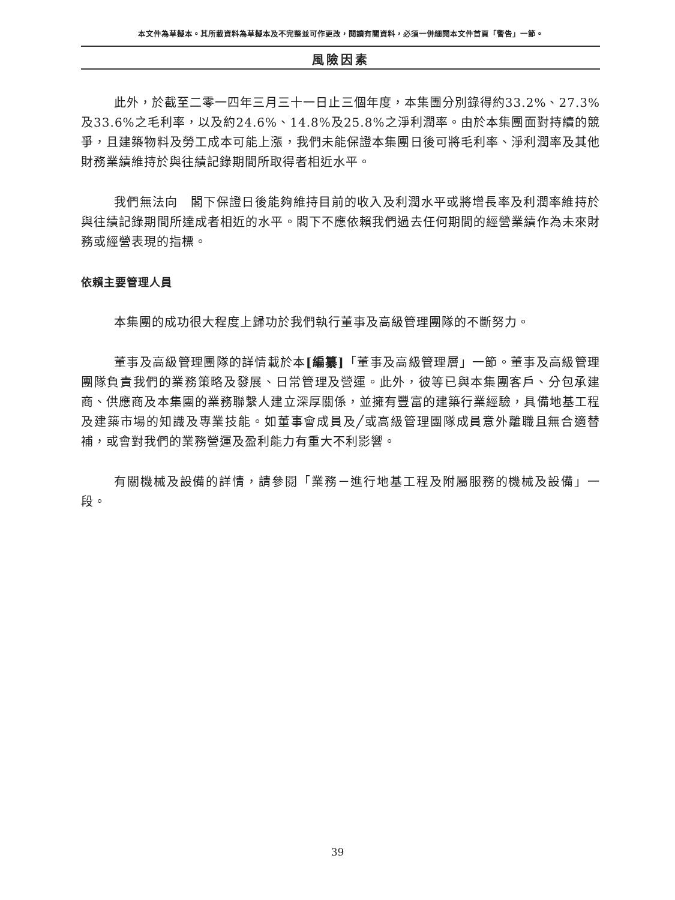本文件為草擬本。其所載資料為草擬本及不完整並可作更改，閱讀有關資料，必須一併細閱本文件首頁「警告」一節。
風險因素
此外，於截至二零一四年三月三十一日止三個年度，本集團分別錄得約33.2%、27.3%及33.6%之毛利率，以及約24.6%、14.8%及25.8%之淨利潤率。由於本集團面對持續的競爭，且建築物料及勞工成本可能上漲，我們未能保證本集團日後可將毛利率、淨利潤率及其他財務業績維持於與往績記錄期間所取得者相近水平。
我們無法向　閣下保證日後能夠維持目前的收入及利潤水平或將增長率及利潤率維持於與往績記錄期間所達成者相近的水平。閣下不應依賴我們過去任何期間的經營業績作為未來財務或經營表現的指標。
依賴主要管理人員
本集團的成功很大程度上歸功於我們執行董事及高級管理團隊的不斷努力。
董事及高級管理團隊的詳情載於本[編纂]「董事及高級管理層」一節。董事及高級管理團隊負責我們的業務策略及發展、日常管理及營運。此外，彼等已與本集團客戶、分包承建商、供應商及本集團的業務聯繫人建立深厚關係，並擁有豐富的建築行業經驗，具備地基工程及建築市場的知識及專業技能。如董事會成員及╱或高級管理團隊成員意外離職且無合適替補，或會對我們的業務營運及盈利能力有重大不利影響。
有關機械及設備的詳情，請參閱「業務－進行地基工程及附屬服務的機械及設備」一段。
39